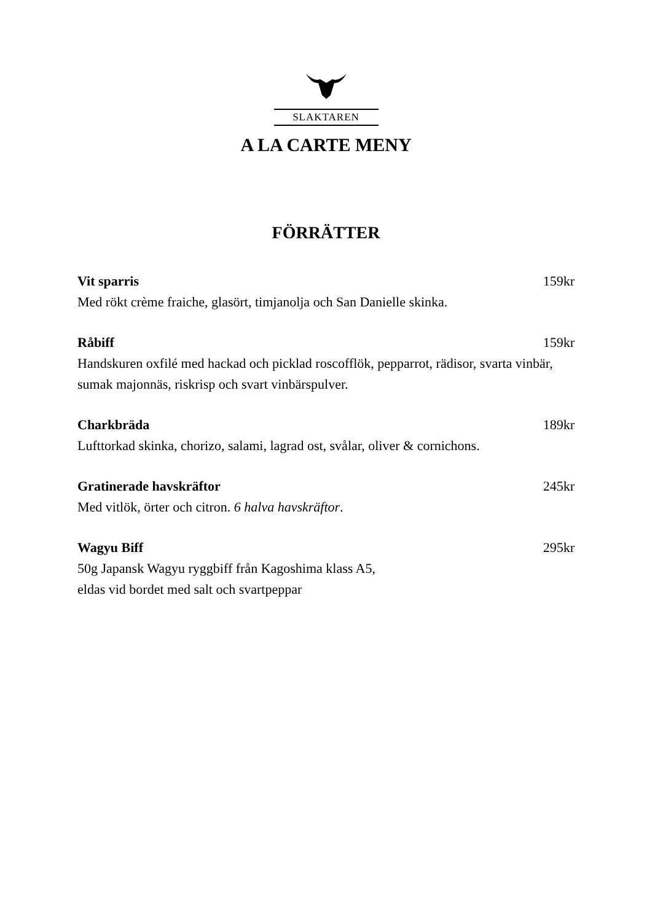SLAKTAREN
A LA CARTE MENY
FÖRRÄTTER
Vit sparris 159kr
Med rökt crème fraiche, glasört, timjanolja och San Danielle skinka.
Råbiff 159kr
Handskuren oxfilé med hackad och picklad roscofflök, pepparrot, rädisor, svarta vinbär, sumak majonnäs, riskrisp och svart vinbärspulver.
Charkbräda 189kr
Lufttorkad skinka, chorizo, salami, lagrad ost, svålar, oliver & cornichons.
Gratinerade havskräftor 245kr
Med vitlök, örter och citron. 6 halva havskräftor.
Wagyu Biff 295kr
50g Japansk Wagyu ryggbiff från Kagoshima klass A5,
eldas vid bordet med salt och svartpeppar